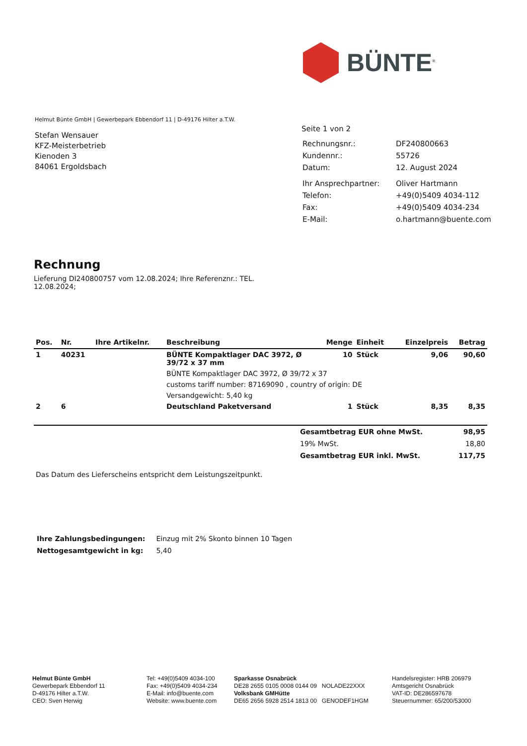BÜNTE<sup>®</sup>
Helmut Bünte GmbH | Gewerbepark Ebbendorf 11 | D-49176 Hilter a.T.W.
Stefan Wensauer
KFZ-Meisterbetrieb
Kienoden 3
84061 Ergoldsbach
Seite 1 von 2
| Rechnungsnr.: | DF240800663 |
| Kundennr.: | 55726 |
| Datum: | 12. August 2024 |
| Ihr Ansprechpartner: | Oliver Hartmann |
| Telefon: | +49(0)5409 4034-112 |
| Fax: | +49(0)5409 4034-234 |
| E-Mail: | o.hartmann@buente.com |
Rechnung
Lieferung DI240800757 vom 12.08.2024; Ihre Referenznr.: TEL. 12.08.2024;
| Pos. | Nr. | Ihre Artikelnr. | Beschreibung | Menge | Einheit | Einzelpreis | Betrag |
| --- | --- | --- | --- | --- | --- | --- | --- |
| 1 | 40231 | | BÜNTE Kompaktlager DAC 3972, Ø 39/72 x 37 mm | 10 | Stück | 9,06 | 90,60 |
| | | | BÜNTE Kompaktlager DAC 3972, Ø 39/72 x 37 | | | | |
| | | | customs tariff number: 87169090 , country of origin: DE | | | | |
| | | | Versandgewicht: 5,40 kg | | | | |
| 2 | 6 | | Deutschland Paketversand | 1 | Stück | 8,35 | 8,35 |
| | Gesamtbetrag EUR ohne MwSt. | 98,95 |
| | 19% MwSt. | 18,80 |
| | Gesamtbetrag EUR inkl. MwSt. | 117,75 |
Das Datum des Lieferscheins entspricht dem Leistungszeitpunkt.
| Ihre Zahlungsbedingungen: | Einzug mit 2% Skonto binnen 10 Tagen |
| Nettogesamtgewicht in kg: | 5,40 |
Helmut Bünte GmbH
Gewerbepark Ebbendorf 11
D-49176 Hilter a.T.W.
CEO: Sven Herwig
Tel: +49(0)5409 4034-100
Fax: +49(0)5409 4034-234
E-Mail: info@buente.com
Website: www.buente.com
Sparkasse Osnabrück
DE28 2655 0105 0008 0144 09 NOLADE22XXX
Volksbank GMHütte
DE65 2656 5928 2514 1813 00 GENODEF1HGM
Handelsregister: HRB 206979
Amtsgericht Osnabrück
VAT-ID: DE286597678
Steuernummer: 65/200/53000